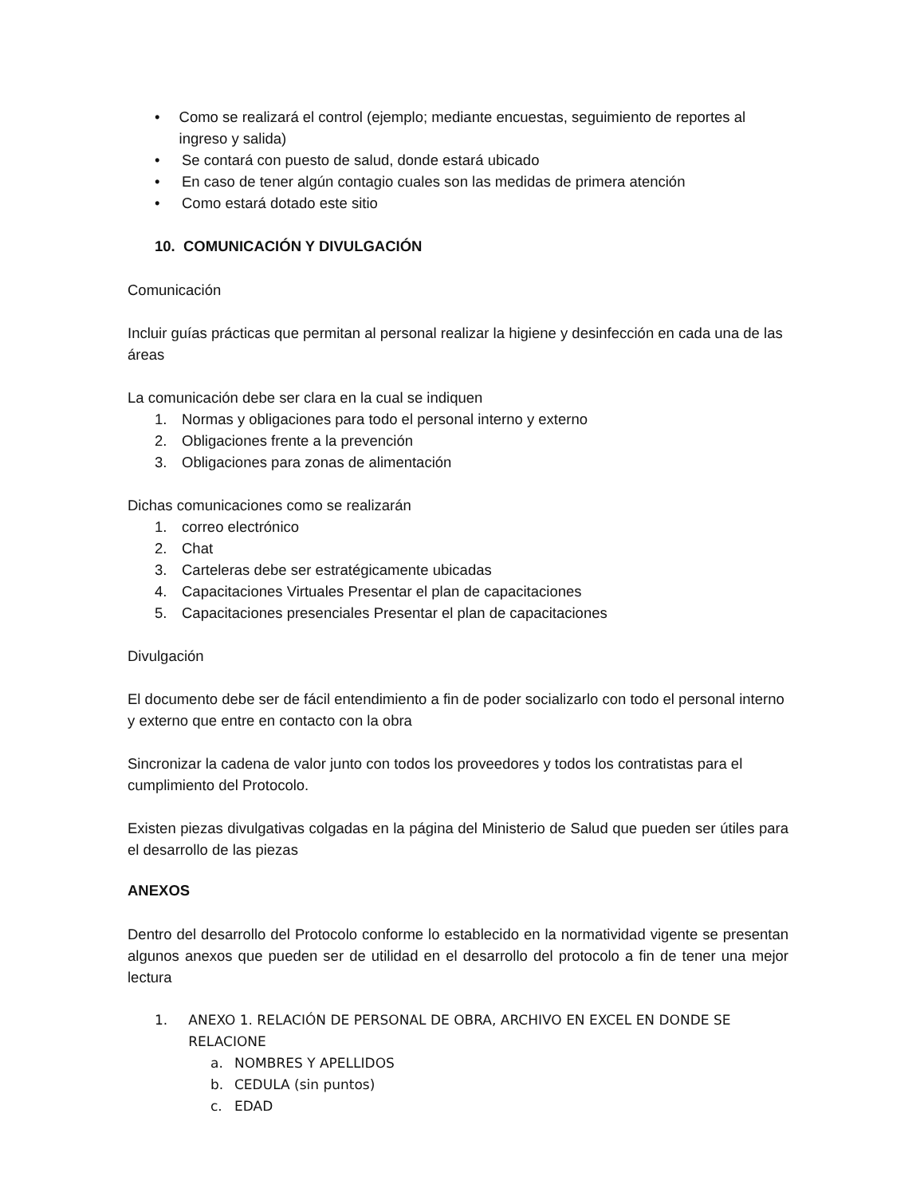• Como se realizará el control (ejemplo; mediante encuestas, seguimiento de reportes al ingreso y salida)
• Se contará con puesto de salud, donde estará ubicado
• En caso de tener algún contagio cuales son las medidas de primera atención
• Como estará dotado este sitio
10. COMUNICACIÓN Y DIVULGACIÓN
Comunicación
Incluir guías prácticas que permitan al personal realizar la higiene y desinfección en cada una de las áreas
La comunicación debe ser clara en la cual se indiquen
1. Normas y obligaciones para todo el personal interno y externo
2. Obligaciones frente a la prevención
3. Obligaciones para zonas de alimentación
Dichas comunicaciones como se realizarán
1. correo electrónico
2. Chat
3. Carteleras debe ser estratégicamente ubicadas
4. Capacitaciones Virtuales Presentar el plan de capacitaciones
5. Capacitaciones presenciales Presentar el plan de capacitaciones
Divulgación
El documento debe ser de fácil entendimiento a fin de poder socializarlo con todo el personal interno y externo que entre en contacto con la obra
Sincronizar la cadena de valor junto con todos los proveedores y todos los contratistas para el cumplimiento del Protocolo.
Existen piezas divulgativas colgadas en la página del Ministerio de Salud que pueden ser útiles para el desarrollo de las piezas
ANEXOS
Dentro del desarrollo del Protocolo conforme lo establecido en la normatividad vigente se presentan algunos anexos que pueden ser de utilidad en el desarrollo del protocolo a fin de tener una mejor lectura
1. ANEXO 1. RELACIÓN DE PERSONAL DE OBRA, ARCHIVO EN EXCEL EN DONDE SE RELACIONE
a. NOMBRES Y APELLIDOS
b. CEDULA (sin puntos)
c. EDAD